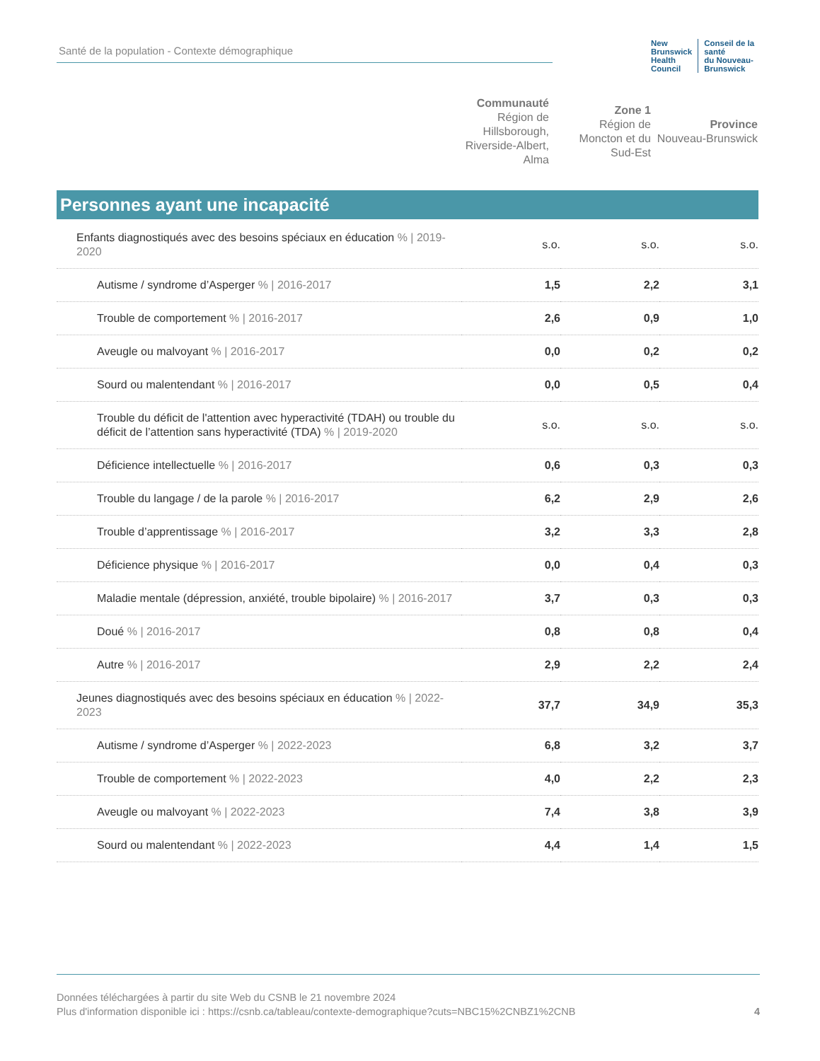Santé de la population - Contexte démographique
New Brunswick
Health Council
Conseil de la santé
du Nouveau-Brunswick
| Communauté Région de Hillsborough, Riverside-Albert, Alma | Zone 1 Région de Moncton et du Sud-Est | Province Nouveau-Brunswick |
Personnes ayant une incapacité
| Enfants diagnostiqués avec des besoins spéciaux en éducation % / 2019-2020 | s.o. | s.o. | s.o. |
| Autisme / syndrome d’Asperger % / 2016-2017 | 1,5 | 2,2 | 3,1 |
| Trouble de comportement % / 2016-2017 | 2,6 | 0,9 | 1,0 |
| Aveugle ou malvoyant % / 2016-2017 | 0,0 | 0,2 | 0,2 |
| Sourd ou malentendant % / 2016-2017 | 0,0 | 0,5 | 0,4 |
| Trouble du déficit de l'attention avec hyperactivité (TDAH) ou trouble du déficit de l’attention sans hyperactivité (TDA) % / 2019-2020 | s.o. | s.o. | s.o. |
| Déficience intellectuelle % / 2016-2017 | 0,6 | 0,3 | 0,3 |
| Trouble du langage / de la parole % / 2016-2017 | 6,2 | 2,9 | 2,6 |
| Trouble d’apprentissage % / 2016-2017 | 3,2 | 3,3 | 2,8 |
| Déficience physique % / 2016-2017 | 0,0 | 0,4 | 0,3 |
| Maladie mentale (dépression, anxiété, trouble bipolaire) % / 2016-2017 | 3,7 | 0,3 | 0,3 |
| Doué % / 2016-2017 | 0,8 | 0,8 | 0,4 |
| Autre % / 2016-2017 | 2,9 | 2,2 | 2,4 |
| Jeunes diagnostiqués avec des besoins spéciaux en éducation % / 2022-2023 | 37,7 | 34,9 | 35,3 |
| Autisme / syndrome d’Asperger % / 2022-2023 | 6,8 | 3,2 | 3,7 |
| Trouble de comportement % / 2022-2023 | 4,0 | 2,2 | 2,3 |
| Aveugle ou malvoyant % / 2022-2023 | 7,4 | 3,8 | 3,9 |
| Sourd ou malentendant % / 2022-2023 | 4,4 | 1,4 | 1,5 |
Données téléchargées à partir du site Web du CSNB le 21 novembre 2024
Plus d'information disponible ici : https://csnb.ca/tableau/contexte-demographique?cuts=NBC15%2CNBZ1%2CNB 4